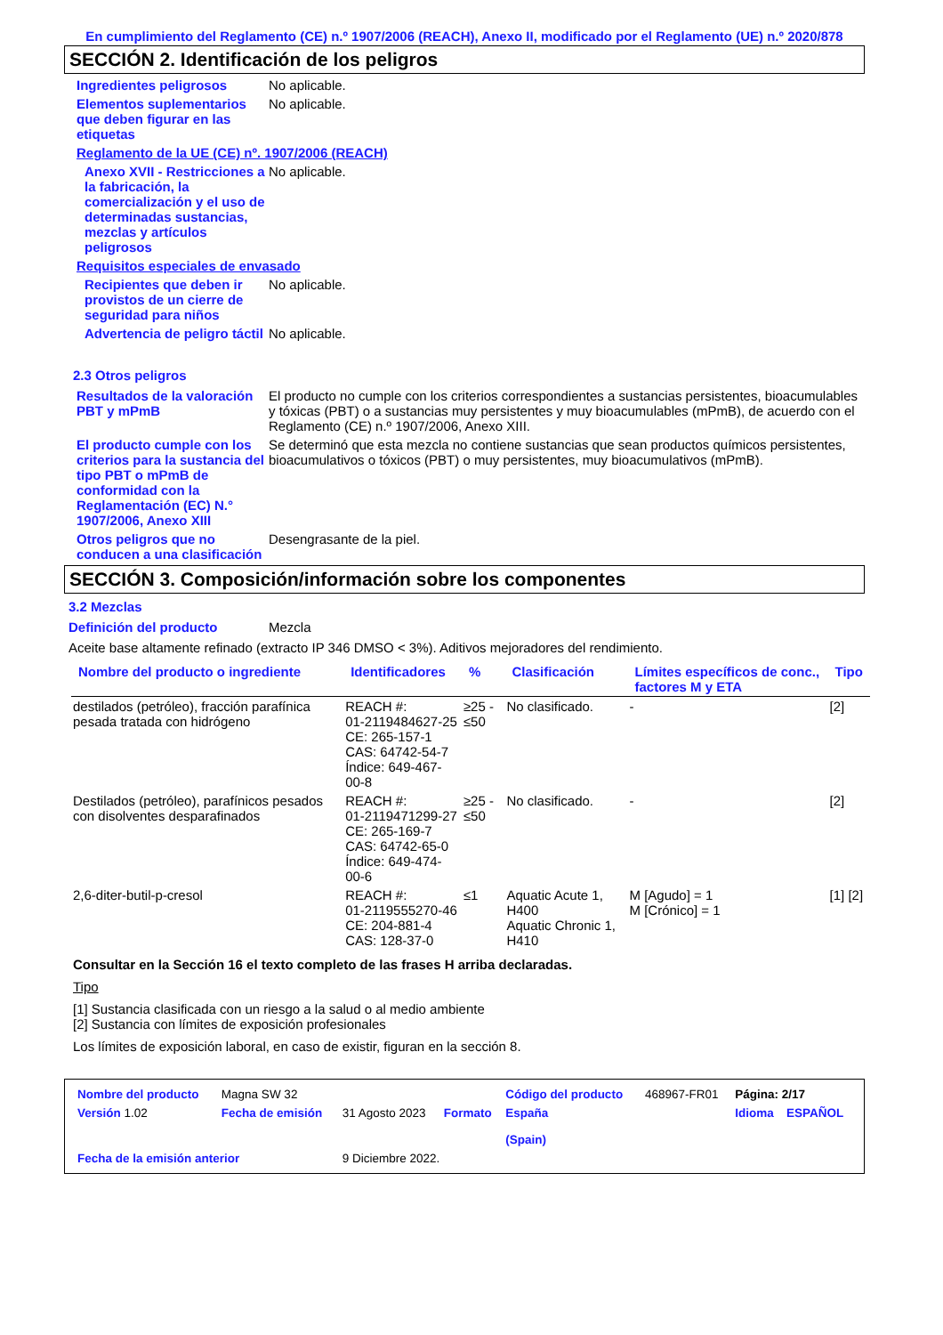En cumplimiento del Reglamento (CE) n.º 1907/2006 (REACH), Anexo II, modificado por el Reglamento (UE) n.º 2020/878
SECCIÓN 2. Identificación de los peligros
Ingredientes peligrosos No aplicable.
Elementos suplementarios que deben figurar en las etiquetas
No aplicable.
Reglamento de la UE (CE) nº. 1907/2006 (REACH)
Anexo XVII - Restricciones a la fabricación, la comercialización y el uso de determinadas sustancias, mezclas y artículos peligrosos
No aplicable.
Requisitos especiales de envasado
Recipientes que deben ir provistos de un cierre de seguridad para niños
No aplicable.
Advertencia de peligro táctil
No aplicable.
2.3 Otros peligros
Resultados de la valoración PBT y mPmB
El producto no cumple con los criterios correspondientes a sustancias persistentes, bioacumulables y tóxicas (PBT) o a sustancias muy persistentes y muy bioacumulables (mPmB), de acuerdo con el Reglamento (CE) n.º 1907/2006, Anexo XIII.
El producto cumple con los criterios para la sustancia del tipo PBT o mPmB de conformidad con la Reglamentación (EC) N.° 1907/2006, Anexo XIII
Se determinó que esta mezcla no contiene sustancias que sean productos químicos persistentes, bioacumulativos o tóxicos (PBT) o muy persistentes, muy bioacumulativos (mPmB).
Otros peligros que no conducen a una clasificación
Desengrasante de la piel.
SECCIÓN 3. Composición/información sobre los componentes
3.2 Mezclas
Definición del producto Mezcla
Aceite base altamente refinado (extracto IP 346 DMSO < 3%). Aditivos mejoradores del rendimiento.
| Nombre del producto o ingrediente | Identificadores | % | Clasificación | Límites específicos de conc., factores M y ETA | Tipo |
| --- | --- | --- | --- | --- | --- |
| destilados (petróleo), fracción parafínica pesada tratada con hidrógeno | REACH #: 01-2119484627-25 CE: 265-157-1 CAS: 64742-54-7 Índice: 649-467-00-8 | ≥25 - ≤50 | No clasificado. | - | [2] |
| Destilados (petróleo), parafínicos pesados con disolventes desparafinados | REACH #: 01-2119471299-27 CE: 265-169-7 CAS: 64742-65-0 Índice: 649-474-00-6 | ≥25 - ≤50 | No clasificado. | - | [2] |
| 2,6-diter-butil-p-cresol | REACH #: 01-2119555270-46 CE: 204-881-4 CAS: 128-37-0 | ≤1 | Aquatic Acute 1, H400 Aquatic Chronic 1, H410 | M [Agudo] = 1 M [Crónico] = 1 | [1] [2] |
Consultar en la Sección 16 el texto completo de las frases H arriba declaradas.
Tipo
[1] Sustancia clasificada con un riesgo a la salud o al medio ambiente
[2] Sustancia con límites de exposición profesionales
Los límites de exposición laboral, en caso de existir, figuran en la sección 8.
| Nombre del producto | Magna SW 32 | | | Código del producto | 468967-FR01 | Página: 2/17 | |
| Versión 1.02 | Fecha de emisión | 31 Agosto 2023 | Formato | España (Spain) | | Idioma | ESPAÑOL |
| Fecha de la emisión anterior | | 9 Diciembre 2022. | | | | | |